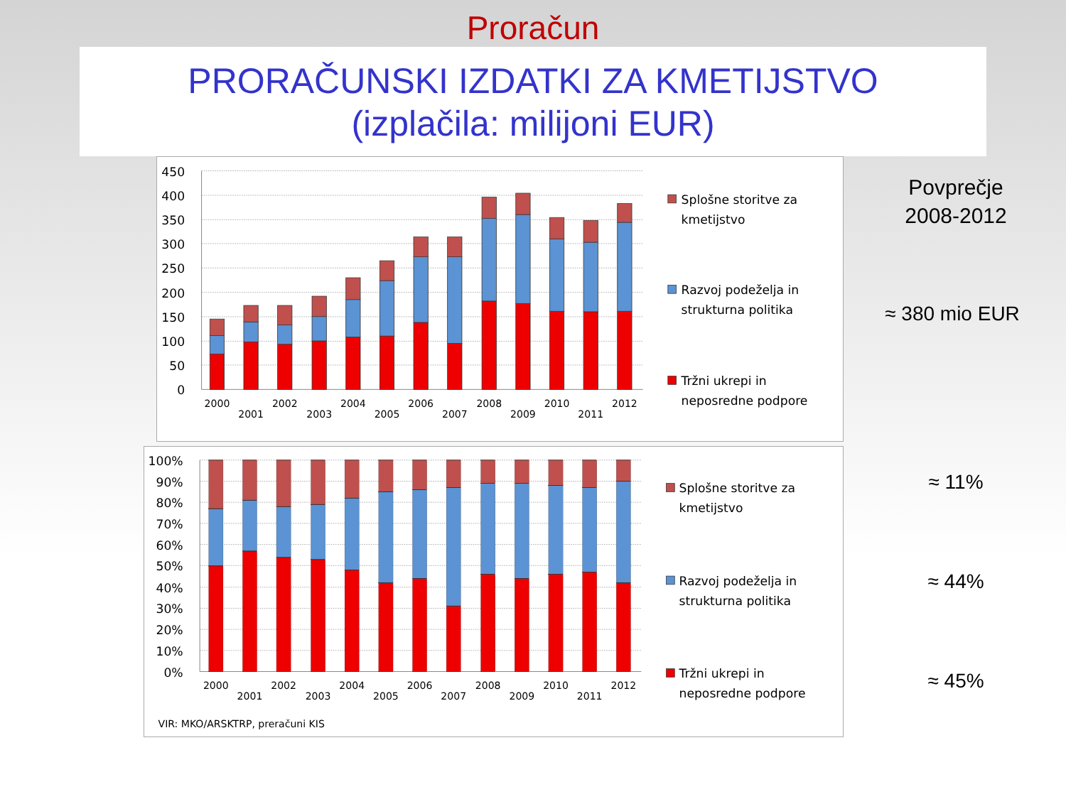Proračun
PRORAČUNSKI IZDATKI ZA KMETIJSTVO
(izplačila: milijoni EUR)
450
400
350
300
250
200
150
100
50
0
2000
2001
2002
2003
2004
2005
2006
2007
2008
2009
2010
2011
2012
Splošne storitve za
kmetijstvo
Razvoj podeželja in
strukturna politika
Tržni ukrepi in
neposredne podpore
100%
90%
80%
70%
60%
50%
40%
30%
20%
10%
0%
2000
2001
2002
2003
2004
2005
2006
2007
2008
2009
2010
2011
2012
Splošne storitve za
kmetijstvo
Razvoj podeželja in
strukturna politika
Tržni ukrepi in
neposredne podpore
VIR: MKO/ARSKTRP, preračuni KIS
Povprečje
2008-2012
≈ 380 mio EUR
≈ 11%
≈ 44%
≈ 45%